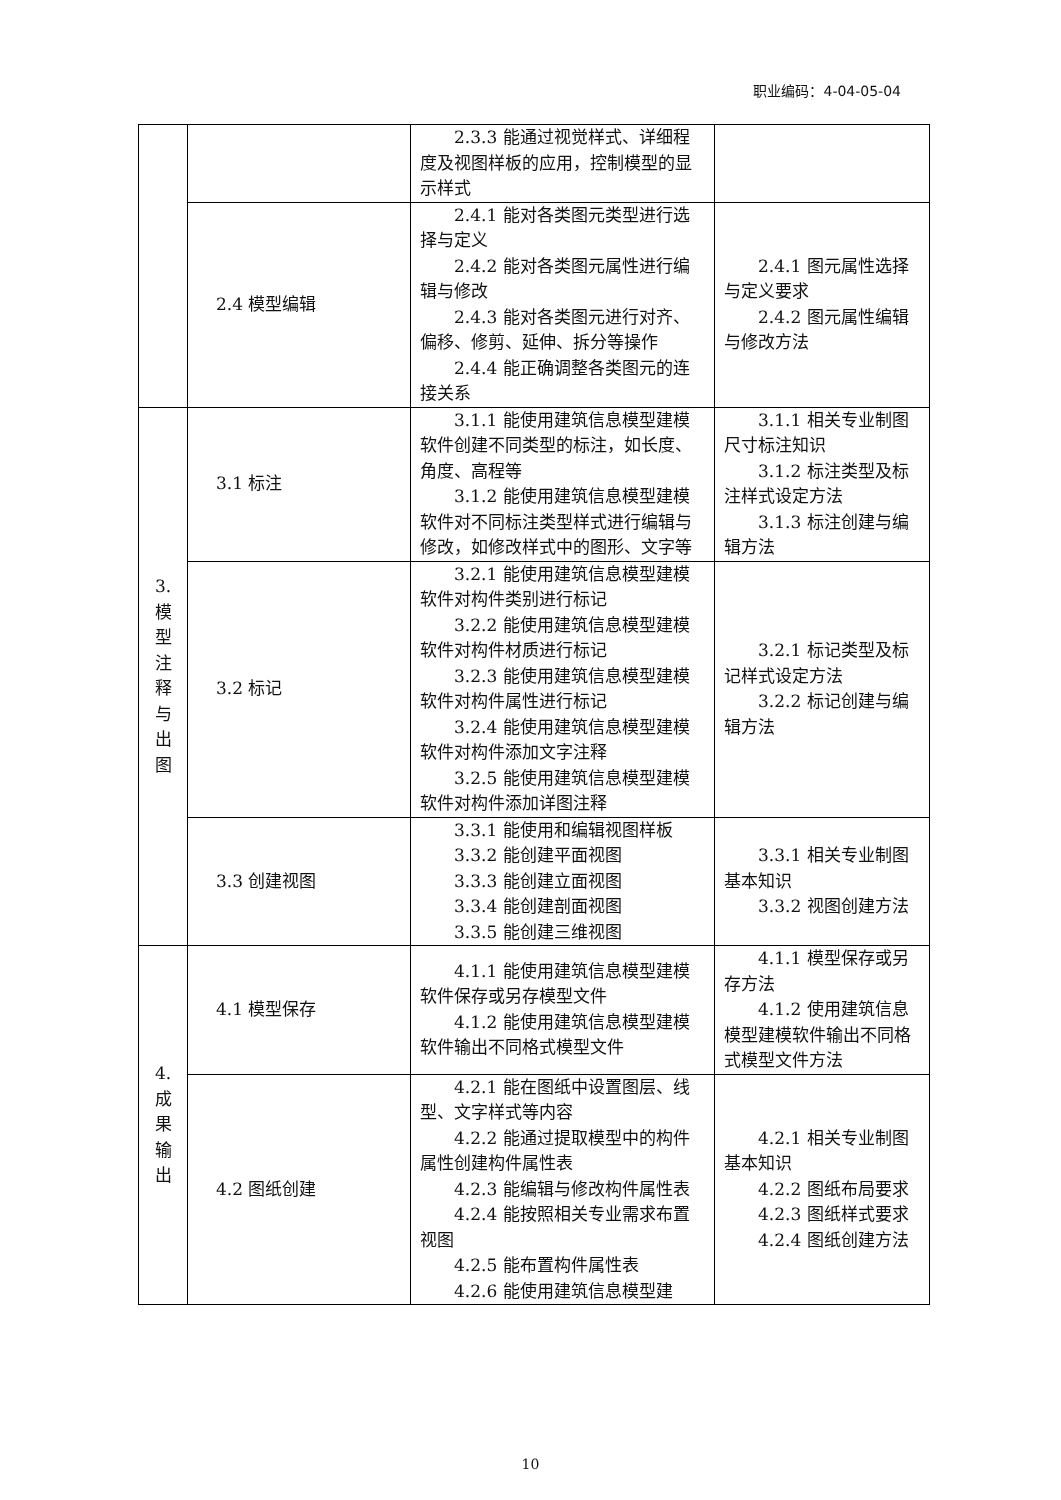职业编码：4-04-05-04
| | | 2.3.3 能通过视觉样式、详细程度及视图样板的应用，控制模型的显示样式 | |
| | 2.4 模型编辑 | 2.4.1 能对各类图元类型进行选择与定义 2.4.2 能对各类图元属性进行编辑与修改 2.4.3 能对各类图元进行对齐、偏移、修剪、延伸、拆分等操作 2.4.4 能正确调整各类图元的连接关系 | 2.4.1 图元属性选择与定义要求 2.4.2 图元属性编辑与修改方法 |
| 3. 模 型 注 释 与 出 图 | 3.1 标注 | 3.1.1 能使用建筑信息模型建模软件创建不同类型的标注，如长度、角度、高程等 3.1.2 能使用建筑信息模型建模软件对不同标注类型样式进行编辑与修改，如修改样式中的图形、文字等 | 3.1.1 相关专业制图尺寸标注知识 3.1.2 标注类型及标注样式设定方法 3.1.3 标注创建与编辑方法 |
| | 3.2 标记 | 3.2.1 能使用建筑信息模型建模软件对构件类别进行标记 3.2.2 能使用建筑信息模型建模软件对构件材质进行标记 3.2.3 能使用建筑信息模型建模软件对构件属性进行标记 3.2.4 能使用建筑信息模型建模软件对构件添加文字注释 3.2.5 能使用建筑信息模型建模软件对构件添加详图注释 | 3.2.1 标记类型及标记样式设定方法 3.2.2 标记创建与编辑方法 |
| | 3.3 创建视图 | 3.3.1 能使用和编辑视图样板 3.3.2 能创建平面视图 3.3.3 能创建立面视图 3.3.4 能创建剖面视图 3.3.5 能创建三维视图 | 3.3.1 相关专业制图基本知识 3.3.2 视图创建方法 |
| 4. 成 果 输 出 | 4.1 模型保存 | 4.1.1 能使用建筑信息模型建模软件保存或另存模型文件 4.1.2 能使用建筑信息模型建模软件输出不同格式模型文件 | 4.1.1 模型保存或另存方法 4.1.2 使用建筑信息模型建模软件输出不同格式模型文件方法 |
| | 4.2 图纸创建 | 4.2.1 能在图纸中设置图层、线型、文字样式等内容 4.2.2 能通过提取模型中的构件属性创建构件属性表 4.2.3 能编辑与修改构件属性表 4.2.4 能按照相关专业需求布置视图 4.2.5 能布置构件属性表 4.2.6 能使用建筑信息模型建 | 4.2.1 相关专业制图基本知识 4.2.2 图纸布局要求 4.2.3 图纸样式要求 4.2.4 图纸创建方法 |
10